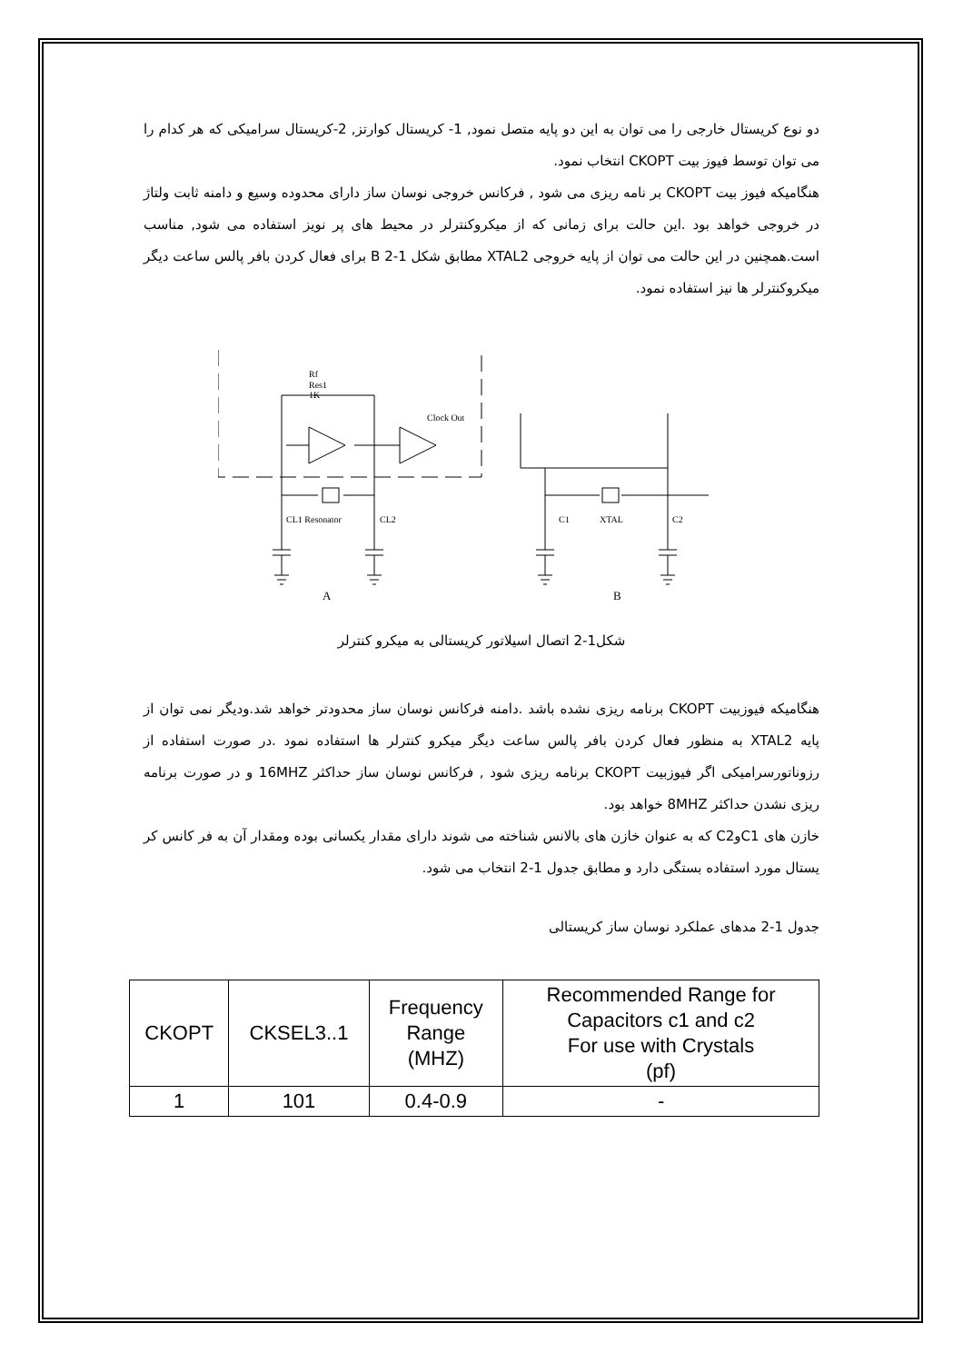دو نوع کریستال خارجی را می توان به این دو پایه متصل نمود, 1- کریستال کوارتز, 2-کریستال سرامیکی که هر کدام را می توان توسط فیوز بیت CKOPT انتخاب نمود.
هنگامیکه فیوز بیت CKOPT بر نامه ریزی می شود , فرکانس خروجی نوسان ساز دارای محدوده وسیع و دامنه ثابت ولتاژ در خروجی خواهد بود .این حالت برای زمانی که از میکروکنترلر در محیط های پر نویز استفاده می شود, مناسب است.همچنین در این حالت می توان از پایه خروجی XTAL2 مطابق شکل 1-2 B برای فعال کردن بافر پالس ساعت دیگر میکروکنترلر ها نیز استفاده نمود.
Rf
Res1
1K
Clock Out
CL1 Resonator
CL2
C1
XTAL
C2
A
B
شکل1-2 اتصال اسیلاتور کریستالی به میکرو کنترلر
هنگامیکه فیوزبیت CKOPT برنامه ریزی نشده باشد .دامنه فرکانس نوسان ساز محدودتر خواهد شد.ودیگر نمی توان از پایه XTAL2 به منظور فعال کردن بافر پالس ساعت دیگر میکرو کنترلر ها استفاده نمود .در صورت استفاده از رزوناتورسرامیکی اگر فیوزبیت CKOPT برنامه ریزی شود , فرکانس نوسان ساز حداکثر 16MHZ و در صورت برنامه ریزی نشدن حداکثر 8MHZ خواهد بود.
خازن های C1وC2 که به عنوان خازن های بالانس شناخته می شوند دارای مقدار یکسانی بوده ومقدار آن به فر کانس کر یستال مورد استفاده بستگی دارد و مطابق جدول 1-2 انتخاب می شود.
جدول 1-2 مدهای عملکرد نوسان ساز کریستالی
| CKOPT | CKSEL3..1 | Frequency Range (MHZ) | Recommended Range for Capacitors c1 and c2 For use with Crystals (pf) |
| --- | --- | --- | --- |
| 1 | 101 | 0.4-0.9 | - |